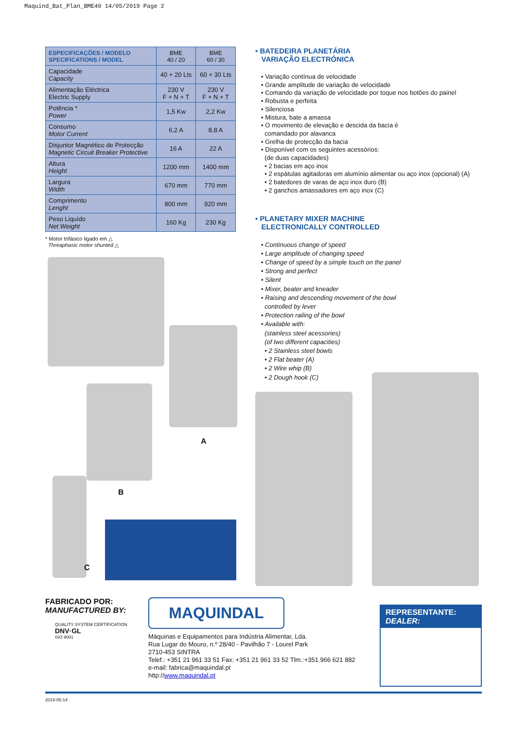Maquind_Bat_Plan_BME40 14/05/2019 Page 2
| ESPECIFICAÇÕES / MODELO SPECIFICATIONS / MODEL | BME 40 / 20 | BME 60 / 30 |
| --- | --- | --- |
| Capacidade Capacity | 40 + 20 Lts | 60 + 30 Lts |
| Alimentação Eléctrica Electric Supply | 230 V F + N + T | 230 V F + N + T |
| Potência * Power | 1,5 Kw | 2,2 Kw |
| Consumo Motor Current | 6,2 A | 8,8 A |
| Disjuntor Magnético de Protecção Magnetic Circuit Breaker Protective | 16 A | 22 A |
| Altura Height | 1200 mm | 1400 mm |
| Largura Width | 670 mm | 770 mm |
| Comprimento Lenght | 800 mm | 920 mm |
| Peso Liquído Net Weight | 160 Kg | 230 Kg |
* Motor trifásico ligado em △
Threaphasic motor shunted △
A
B
C
• BATEDEIRA PLANETÁRIA
VARIAÇÃO ELECTRÓNICA
• Variação contínua de velocidade
• Grande amplitude de variação de velocidade
• Comando da variação de velocidade por toque nos botões do painel
• Robusta e perfeita
• Silenciosa
• Mistura, bate a amassa
• O movimento de elevação e descida da bacia é
comandado por alavanca
• Grelha de protecção da bacia
• Disponível com os seguintes acessórios:
(de duas capacidades)
• 2 bacias em aço inox
• 2 espátulas agitadoras em alumínio alimentar ou aço inox (opcional) (A)
• 2 batedores de varas de aço inox duro (B)
• 2 ganchos amassadores em aço inox (C)
• PLANETARY MIXER MACHINE
ELECTRONICALLY CONTROLLED
• Continuous change of speed
• Large amplitude of changing speed
• Change of speed by a simple touch on the panel
• Strong and perfect
• Silent
• Mixer, beater and kneader
• Raising and descending movement of the bowl
controlled by lever
• Protection railing of the bowl
• Available with:
(stainless steel acessories)
(of two different capacities)
• 2 Stainless steel bowls
• 2 Flat beater (A)
• 2 Wire whip (B)
• 2 Dough hook (C)
FABRICADO POR:
MANUFACTURED BY:
QUALITY SYSTEM CERTIFICATION
DNV·GL
ISO 9001
MAQUINDAL
Máquinas e Equipamentos para Indústria Alimentar, Lda.
Rua Lugar do Mouro, n.º 28/40 - Pavilhão 7 - Lourel Park
2710-453 SINTRA
Telef.: +351 21 961 33 51 Fax: +351 21 961 33 52 Tlm.:+351 966 621 882
e-mail: fabrica@maquindal.pt
http://www.maquindal.pt
REPRESENTANTE:
DEALER:
2019-05-14